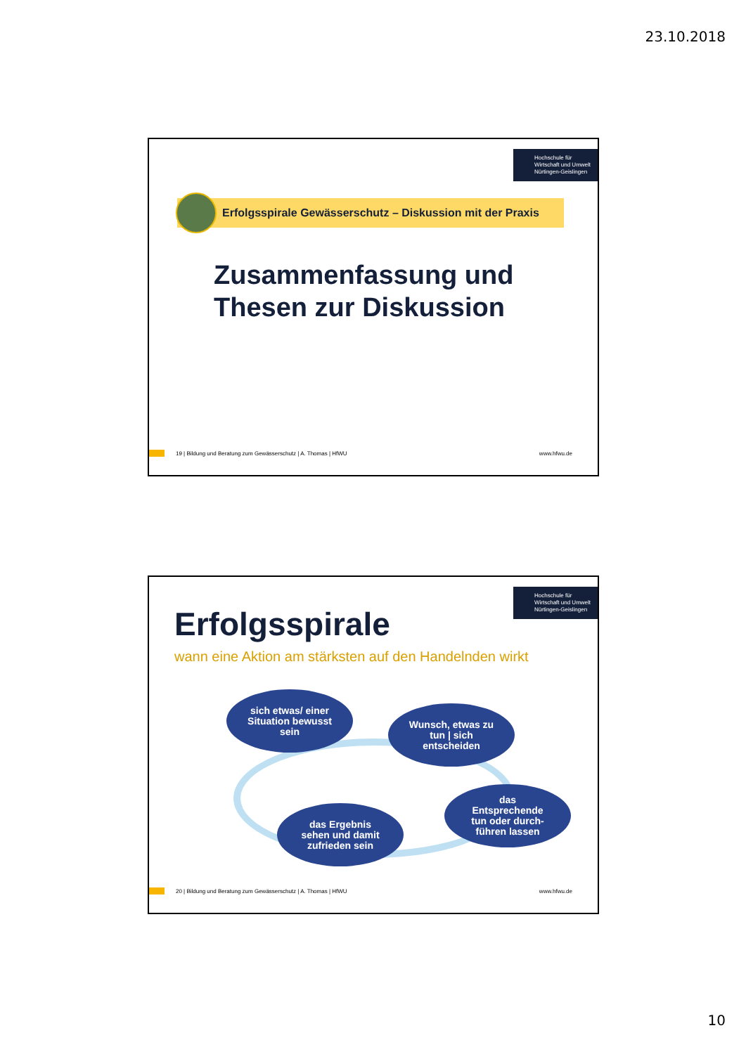23.10.2018
Hochschule für
Wirtschaft und Umwelt
Nürtingen-Geislingen
Erfolgsspirale Gewässerschutz – Diskussion mit der Praxis
Zusammenfassung und
Thesen zur Diskussion
19 | Bildung und Beratung zum Gewässerschutz | A. Thomas | HfWU www.hfwu.de
Hochschule für
Wirtschaft und Umwelt
Nürtingen-Geislingen
Erfolgsspirale
wann eine Aktion am stärksten auf den Handelnden wirkt
sich etwas/ einer
Situation bewusst
sein
Wunsch, etwas zu
tun | sich
entscheiden
das
Entsprechende
tun oder durch-
führen lassen
das Ergebnis
sehen und damit
zufrieden sein
20 | Bildung und Beratung zum Gewässerschutz | A. Thomas | HfWU www.hfwu.de
10